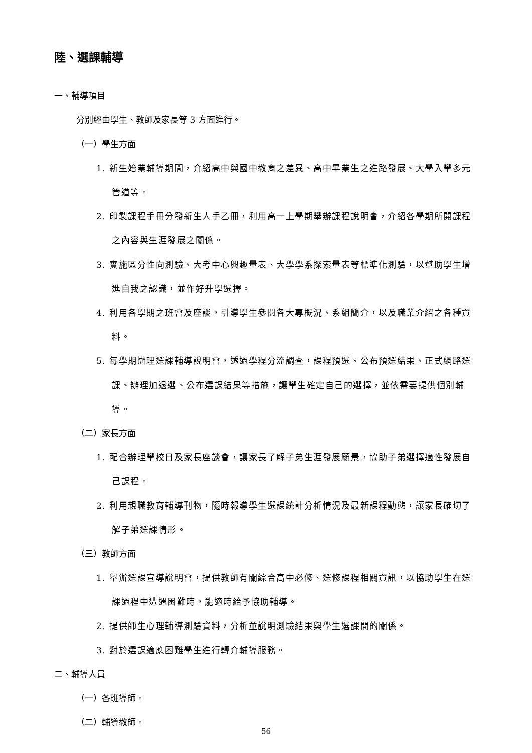陸、選課輔導
一、輔導項目
分別經由學生、教師及家長等 3 方面進行。
（一）學生方面
1. 新生始業輔導期間，介紹高中與國中教育之差異、高中畢業生之進路發展、大學入學多元管道等。
2. 印製課程手冊分發新生人手乙冊，利用高一上學期舉辦課程說明會，介紹各學期所開課程之內容與生涯發展之關係。
3. 實施區分性向測驗、大考中心興趣量表、大學學系探索量表等標準化測驗，以幫助學生增進自我之認識，並作好升學選擇。
4. 利用各學期之班會及座談，引導學生參閱各大專概況、系組簡介，以及職業介紹之各種資料。
5. 每學期辦理選課輔導說明會，透過學程分流調查，課程預選、公布預選結果、正式網路選課、辦理加退選、公布選課結果等措施，讓學生確定自己的選擇，並依需要提供個別輔導。
（二）家長方面
1. 配合辦理學校日及家長座談會，讓家長了解子弟生涯發展願景，協助子弟選擇適性發展自己課程。
2. 利用親職教育輔導刊物，隨時報導學生選課統計分析情況及最新課程動態，讓家長確切了解子弟選課情形。
（三）教師方面
1. 舉辦選課宣導說明會，提供教師有關綜合高中必修、選修課程相關資訊，以協助學生在選課過程中遭遇困難時，能適時給予協助輔導。
2. 提供師生心理輔導測驗資料，分析並說明測驗結果與學生選課間的關係。
3. 對於選課適應困難學生進行轉介輔導服務。
二、輔導人員
（一）各班導師。
（二）輔導教師。
56